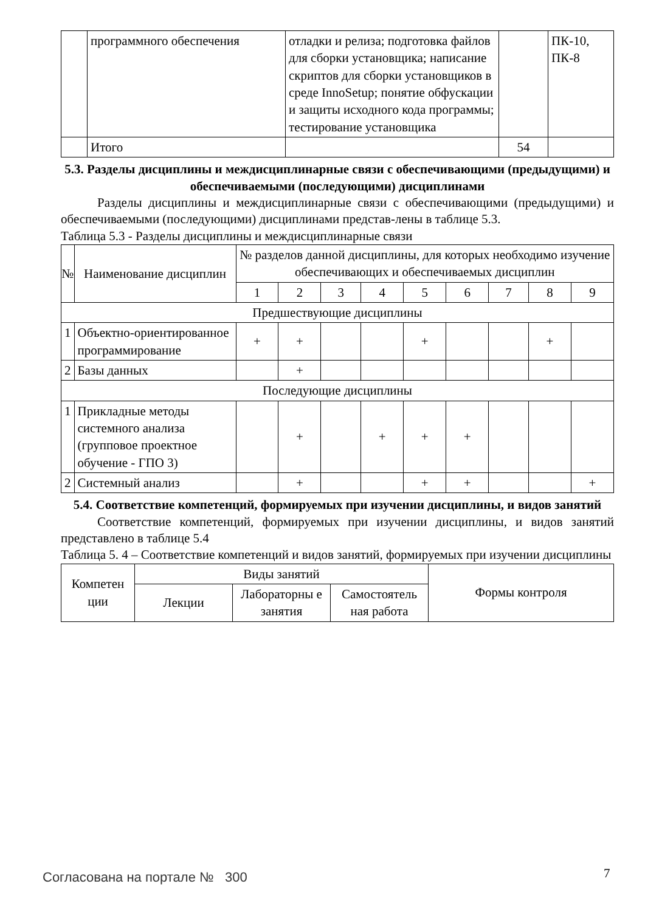| | программного обеспечения | отладки и релиза; подготовка файлов для сборки установщика; написание скриптов для сборки установщиков в среде InnoSetup; понятие обфускации и защиты исходного кода программы; тестирование установщика | | ПК-10, ПК-8 |
| | Итого | | 54 | |
5.3. Разделы дисциплины и междисциплинарные связи с обеспечивающими (предыдущими) и обеспечиваемыми (последующими) дисциплинами
Разделы дисциплины и междисциплинарные связи с обеспечивающими (предыдущими) и обеспечиваемыми (последующими) дисциплинами представ-лены в таблице 5.3.
Таблица 5.3 - Разделы дисциплины и междисциплинарные связи
| № | Наименование дисциплин | № разделов данной дисциплины, для которых необходимо изучение обеспечивающих и обеспечиваемых дисциплин | | | | | | | | |
| --- | --- | --- | --- | --- | --- | --- | --- | --- | --- | --- |
| | | 1 | 2 | 3 | 4 | 5 | 6 | 7 | 8 | 9 |
| Предшествующие дисциплины | | | | | | | | | | |
| 1 | Объектно-ориентированное программирование | + | + | | | + | | | + | |
| 2 | Базы данных | | + | | | | | | | |
| Последующие дисциплины | | | | | | | | | | |
| 1 | Прикладные методы системного анализа (групповое проектное обучение - ГПО 3) | | + | | + | + | + | | | |
| 2 | Системный анализ | | + | | | + | + | | | + |
5.4. Соответствие компетенций, формируемых при изучении дисциплины, и видов занятий
Соответствие компетенций, формируемых при изучении дисциплины, и видов занятий представлено в таблице 5.4
Таблица 5. 4 – Соответствие компетенций и видов занятий, формируемых при изучении дисциплины
| Компетен ции | Виды занятий | | | Формы контроля |
| --- | --- | --- | --- | --- |
| | Лекции | Лабораторны е занятия | Самостоятель ная работа | |
Согласована на портале № 300 7